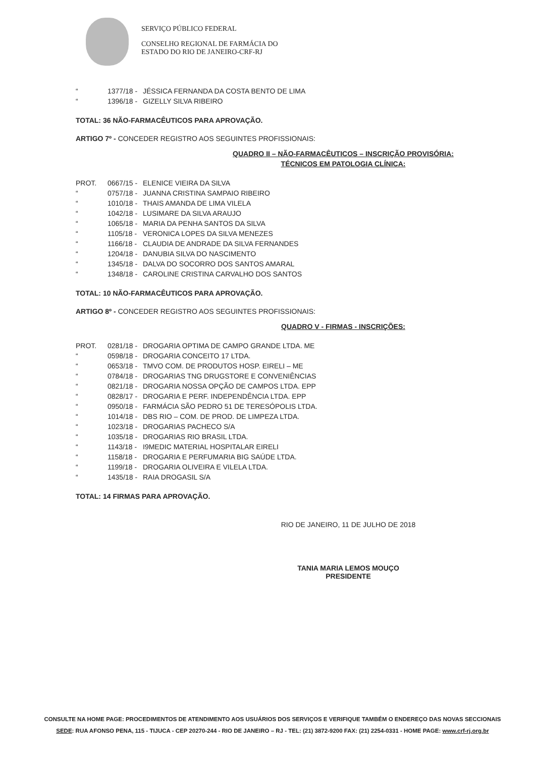SERVIÇO PÚBLICO FEDERAL
CONSELHO REGIONAL DE FARMÁCIA DO
ESTADO DO RIO DE JANEIRO-CRF-RJ
“1377/18 - JÉSSICA FERNANDA DA COSTA BENTO DE LIMA
“1396/18 - GIZELLY SILVA RIBEIRO
TOTAL: 36 NÃO-FARMACÊUTICOS PARA APROVAÇÃO.
ARTIGO 7º - CONCEDER REGISTRO AOS SEGUINTES PROFISSIONAIS:
QUADRO II – NÃO-FARMACÊUTICOS – INSCRIÇÃO PROVISÓRIA:
TÉCNICOS EM PATOLOGIA CLÍNICA:
PROT. 0667/15 - ELENICE VIEIRA DA SILVA
“0757/18 - JUANNA CRISTINA SAMPAIO RIBEIRO
“1010/18 - THAIS AMANDA DE LIMA VILELA
“1042/18 - LUSIMARE DA SILVA ARAUJO
“1065/18 - MARIA DA PENHA SANTOS DA SILVA
“1105/18 - VERONICA LOPES DA SILVA MENEZES
“1166/18 - CLAUDIA DE ANDRADE DA SILVA FERNANDES
“1204/18 - DANUBIA SILVA DO NASCIMENTO
“1345/18 - DALVA DO SOCORRO DOS SANTOS AMARAL
“1348/18 - CAROLINE CRISTINA CARVALHO DOS SANTOS
TOTAL: 10 NÃO-FARMACÊUTICOS PARA APROVAÇÃO.
ARTIGO 8º - CONCEDER REGISTRO AOS SEGUINTES PROFISSIONAIS:
QUADRO V - FIRMAS - INSCRIÇÕES:
PROT. 0281/18 - DROGARIA OPTIMA DE CAMPO GRANDE LTDA. ME
“0598/18 - DROGARIA CONCEITO 17 LTDA.
“0653/18 - TMVO COM. DE PRODUTOS HOSP. EIRELI – ME
“0784/18 - DROGARIAS TNG DRUGSTORE E CONVENIÊNCIAS
“0821/18 - DROGARIA NOSSA OPÇÃO DE CAMPOS LTDA. EPP
“0828/17 - DROGARIA E PERF. INDEPENDÊNCIA LTDA. EPP
“0950/18 - FARMÁCIA SÃO PEDRO 51 DE TERESÓPOLIS LTDA.
“1014/18 - DBS RIO – COM. DE PROD. DE LIMPEZA LTDA.
“1023/18 - DROGARIAS PACHECO S/A
“1035/18 - DROGARIAS RIO BRASIL LTDA.
“1143/18 - I9MEDIC MATERIAL HOSPITALAR EIRELI
“1158/18 - DROGARIA E PERFUMARIA BIG SAÚDE LTDA.
“1199/18 - DROGARIA OLIVEIRA E VILELA LTDA.
“1435/18 - RAIA DROGASIL S/A
TOTAL: 14 FIRMAS PARA APROVAÇÃO.
RIO DE JANEIRO, 11 DE JULHO DE 2018
TANIA MARIA LEMOS MOUÇO
PRESIDENTE
CONSULTE NA HOME PAGE: PROCEDIMENTOS DE ATENDIMENTO AOS USUÁRIOS DOS SERVIÇOS E VERIFIQUE TAMBÉM O ENDEREÇO DAS NOVAS SECCIONAIS
SEDE: RUA AFONSO PENA, 115 - TIJUCA - CEP 20270-244 - RIO DE JANEIRO – RJ - TEL: (21) 3872-9200 FAX: (21) 2254-0331 - HOME PAGE: www.crf-rj.org.br